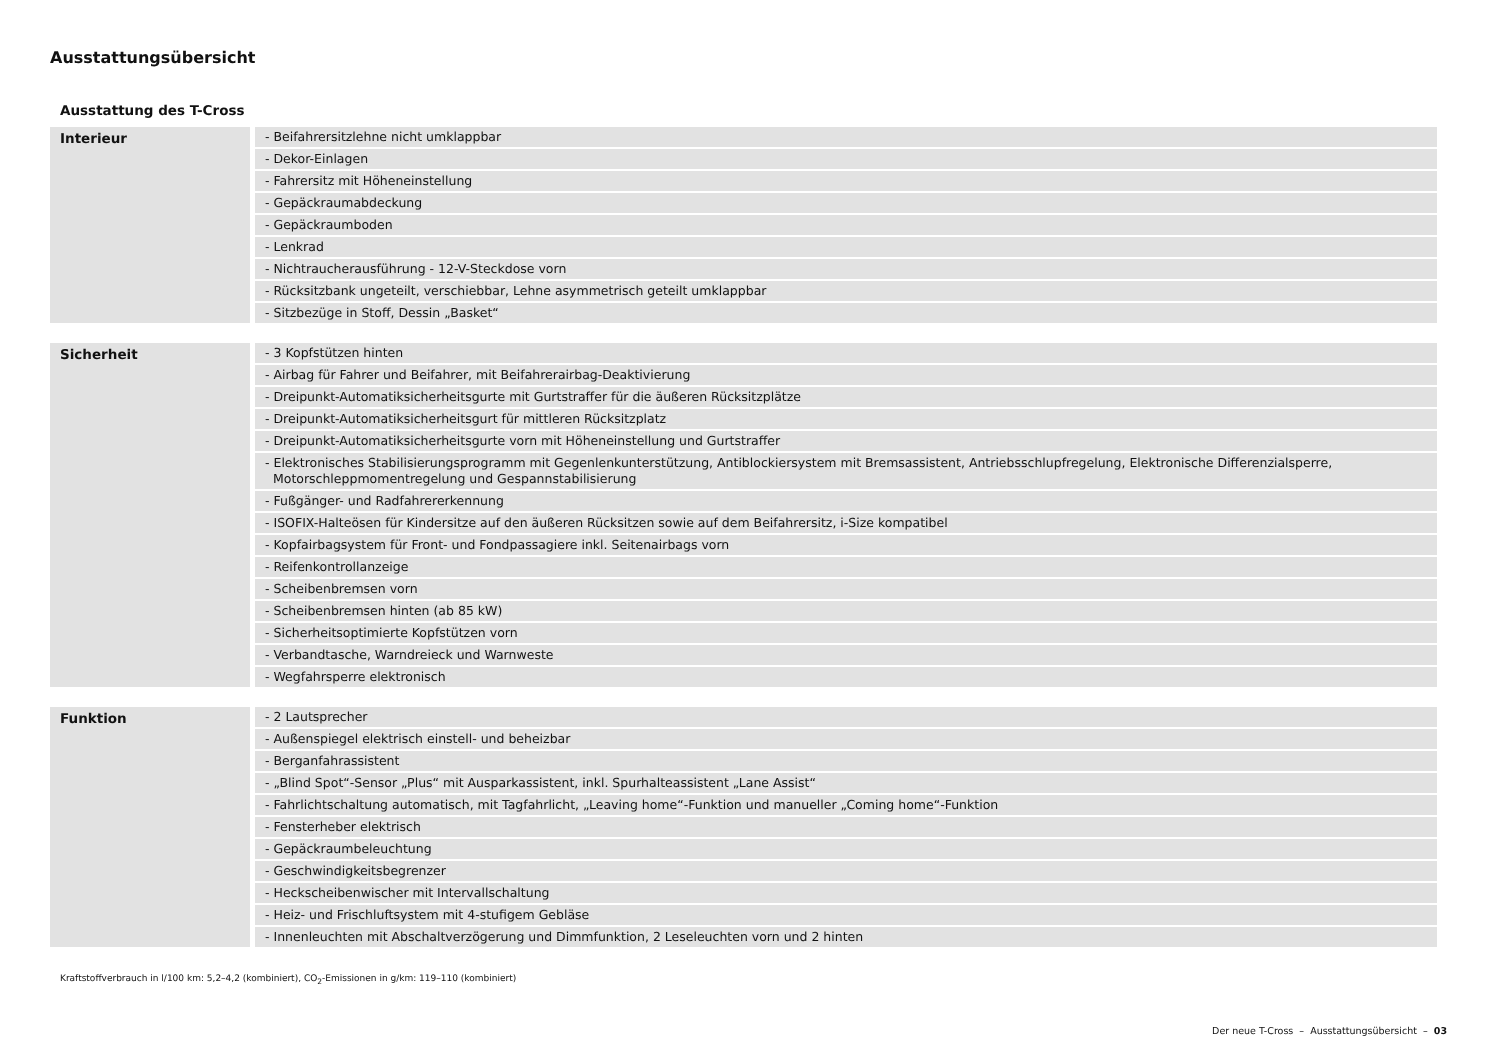Ausstattungsübersicht
Ausstattung des T-Cross
| Interieur | - Beifahrersitzlehne nicht umklappbar |
| | - Dekor-Einlagen |
| | - Fahrersitz mit Höheneinstellung |
| | - Gepäckraumabdeckung |
| | - Gepäckraumboden |
| | - Lenkrad |
| | - Nichtraucherausführung - 12-V-Steckdose vorn |
| | - Rücksitzbank ungeteilt, verschiebbar, Lehne asymmetrisch geteilt umklappbar |
| | - Sitzbezüge in Stoff, Dessin „Basket“ |
| Sicherheit | - 3 Kopfstützen hinten |
| | - Airbag für Fahrer und Beifahrer, mit Beifahrerairbag-Deaktivierung |
| | - Dreipunkt-Automatiksicherheitsgurte mit Gurtstraffer für die äußeren Rücksitzplätze |
| | - Dreipunkt-Automatiksicherheitsgurt für mittleren Rücksitzplatz |
| | - Dreipunkt-Automatiksicherheitsgurte vorn mit Höheneinstellung und Gurtstraffer |
| | - Elektronisches Stabilisierungsprogramm mit Gegenlenkunterstützung, Antiblockiersystem mit Bremsassistent, Antriebsschlupfregelung, Elektronische Differenzialsperre, Motorschleppmomentregelung und Gespannstabilisierung |
| | - Fußgänger- und Radfahrererkennung |
| | - ISOFIX-Halteösen für Kindersitze auf den äußeren Rücksitzen sowie auf dem Beifahrersitz, i-Size kompatibel |
| | - Kopfairbagsystem für Front- und Fondpassagiere inkl. Seitenairbags vorn |
| | - Reifenkontrollanzeige |
| | - Scheibenbremsen vorn |
| | - Scheibenbremsen hinten (ab 85 kW) |
| | - Sicherheitsoptimierte Kopfstützen vorn |
| | - Verbandtasche, Warndreieck und Warnweste |
| | - Wegfahrsperre elektronisch |
| Funktion | - 2 Lautsprecher |
| | - Außenspiegel elektrisch einstell- und beheizbar |
| | - Berganfahrassistent |
| | - „Blind Spot“-Sensor „Plus“ mit Ausparkassistent, inkl. Spurhalteassistent „Lane Assist“ |
| | - Fahrlichtschaltung automatisch, mit Tagfahrlicht, „Leaving home“-Funktion und manueller „Coming home“-Funktion |
| | - Fensterheber elektrisch |
| | - Gepäckraumbeleuchtung |
| | - Geschwindigkeitsbegrenzer |
| | - Heckscheibenwischer mit Intervallschaltung |
| | - Heiz- und Frischluftsystem mit 4-stufigem Gebläse |
| | - Innenleuchten mit Abschaltverzögerung und Dimmfunktion, 2 Leseleuchten vorn und 2 hinten |
Kraftstoffverbrauch in l/100 km: 5,2–4,2 (kombiniert), CO<sub>2</sub>-Emissionen in g/km: 119–110 (kombiniert)
Der neue T-Cross – Ausstattungsübersicht – 03